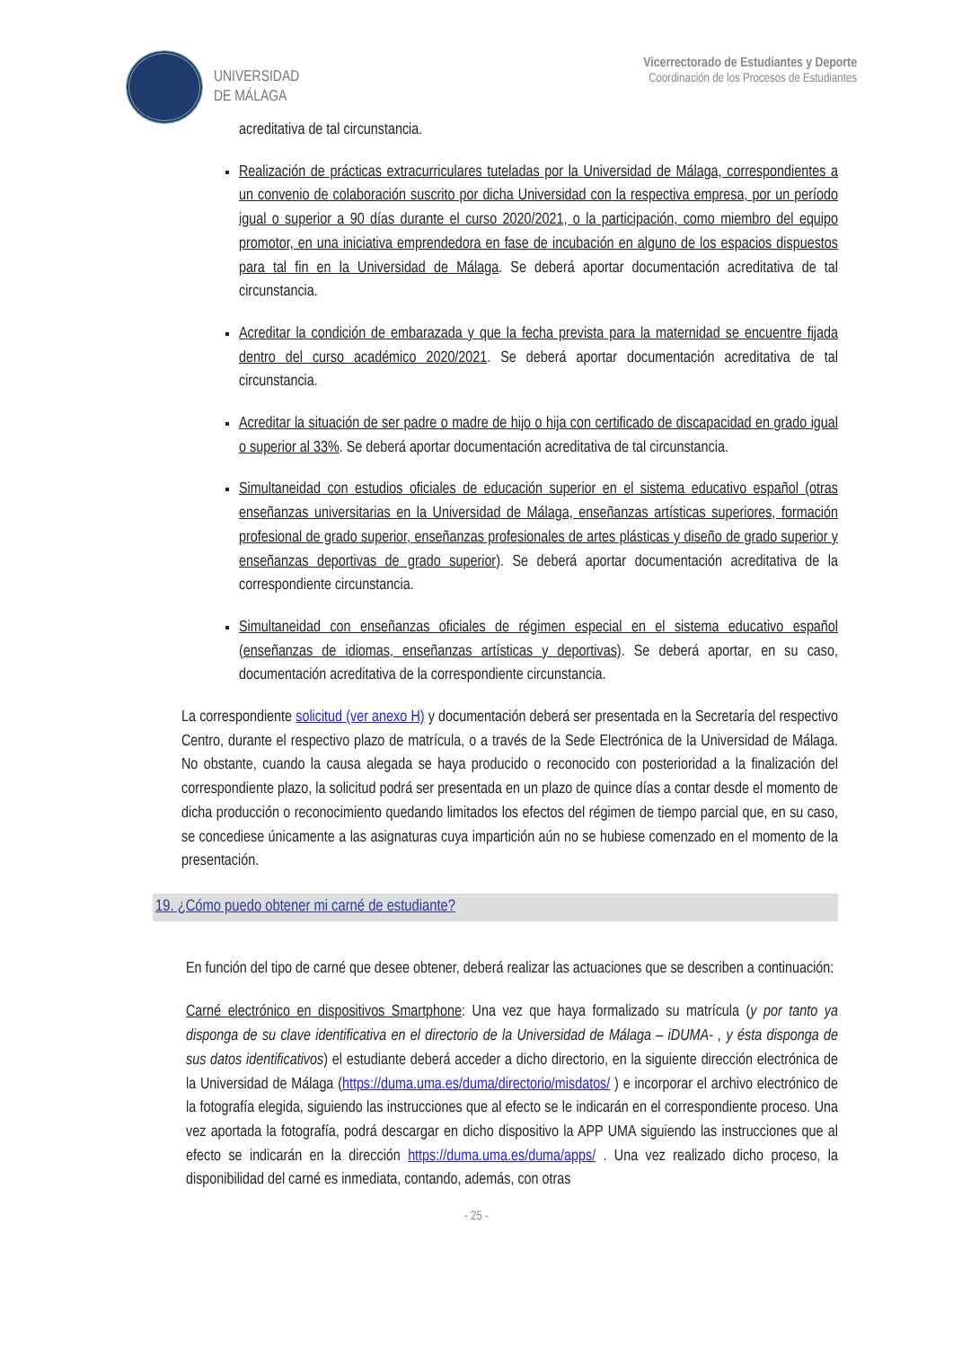UNIVERSIDAD
DE MÁLAGA
Vicerrectorado de Estudiantes y Deporte
Coordinación de los Procesos de Estudiantes
acreditativa de tal circunstancia.
Realización de prácticas extracurriculares tuteladas por la Universidad de Málaga, correspondientes a un convenio de colaboración suscrito por dicha Universidad con la respectiva empresa, por un período igual o superior a 90 días durante el curso 2020/2021, o la participación, como miembro del equipo promotor, en una iniciativa emprendedora en fase de incubación en alguno de los espacios dispuestos para tal fin en la Universidad de Málaga. Se deberá aportar documentación acreditativa de tal circunstancia.
Acreditar la condición de embarazada y que la fecha prevista para la maternidad se encuentre fijada dentro del curso académico 2020/2021. Se deberá aportar documentación acreditativa de tal circunstancia.
Acreditar la situación de ser padre o madre de hijo o hija con certificado de discapacidad en grado igual o superior al 33%. Se deberá aportar documentación acreditativa de tal circunstancia.
Simultaneidad con estudios oficiales de educación superior en el sistema educativo español (otras enseñanzas universitarias en la Universidad de Málaga, enseñanzas artísticas superiores, formación profesional de grado superior, enseñanzas profesionales de artes plásticas y diseño de grado superior y enseñanzas deportivas de grado superior). Se deberá aportar documentación acreditativa de la correspondiente circunstancia.
Simultaneidad con enseñanzas oficiales de régimen especial en el sistema educativo español (enseñanzas de idiomas, enseñanzas artísticas y deportivas). Se deberá aportar, en su caso, documentación acreditativa de la correspondiente circunstancia.
La correspondiente solicitud (ver anexo H) y documentación deberá ser presentada en la Secretaría del respectivo Centro, durante el respectivo plazo de matrícula, o a través de la Sede Electrónica de la Universidad de Málaga. No obstante, cuando la causa alegada se haya producido o reconocido con posterioridad a la finalización del correspondiente plazo, la solicitud podrá ser presentada en un plazo de quince días a contar desde el momento de dicha producción o reconocimiento quedando limitados los efectos del régimen de tiempo parcial que, en su caso, se concediese únicamente a las asignaturas cuya impartición aún no se hubiese comenzado en el momento de la presentación.
19. ¿Cómo puedo obtener mi carné de estudiante?
En función del tipo de carné que desee obtener, deberá realizar las actuaciones que se describen a continuación:
Carné electrónico en dispositivos Smartphone: Una vez que haya formalizado su matrícula (y por tanto ya disponga de su clave identificativa en el directorio de la Universidad de Málaga – iDUMA- , y ésta disponga de sus datos identificativos) el estudiante deberá acceder a dicho directorio, en la siguiente dirección electrónica de la Universidad de Málaga (https://duma.uma.es/duma/directorio/misdatos/ ) e incorporar el archivo electrónico de la fotografía elegida, siguiendo las instrucciones que al efecto se le indicarán en el correspondiente proceso. Una vez aportada la fotografía, podrá descargar en dicho dispositivo la APP UMA siguiendo las instrucciones que al efecto se indicarán en la dirección https://duma.uma.es/duma/apps/ . Una vez realizado dicho proceso, la disponibilidad del carné es inmediata, contando, además, con otras
- 25 -